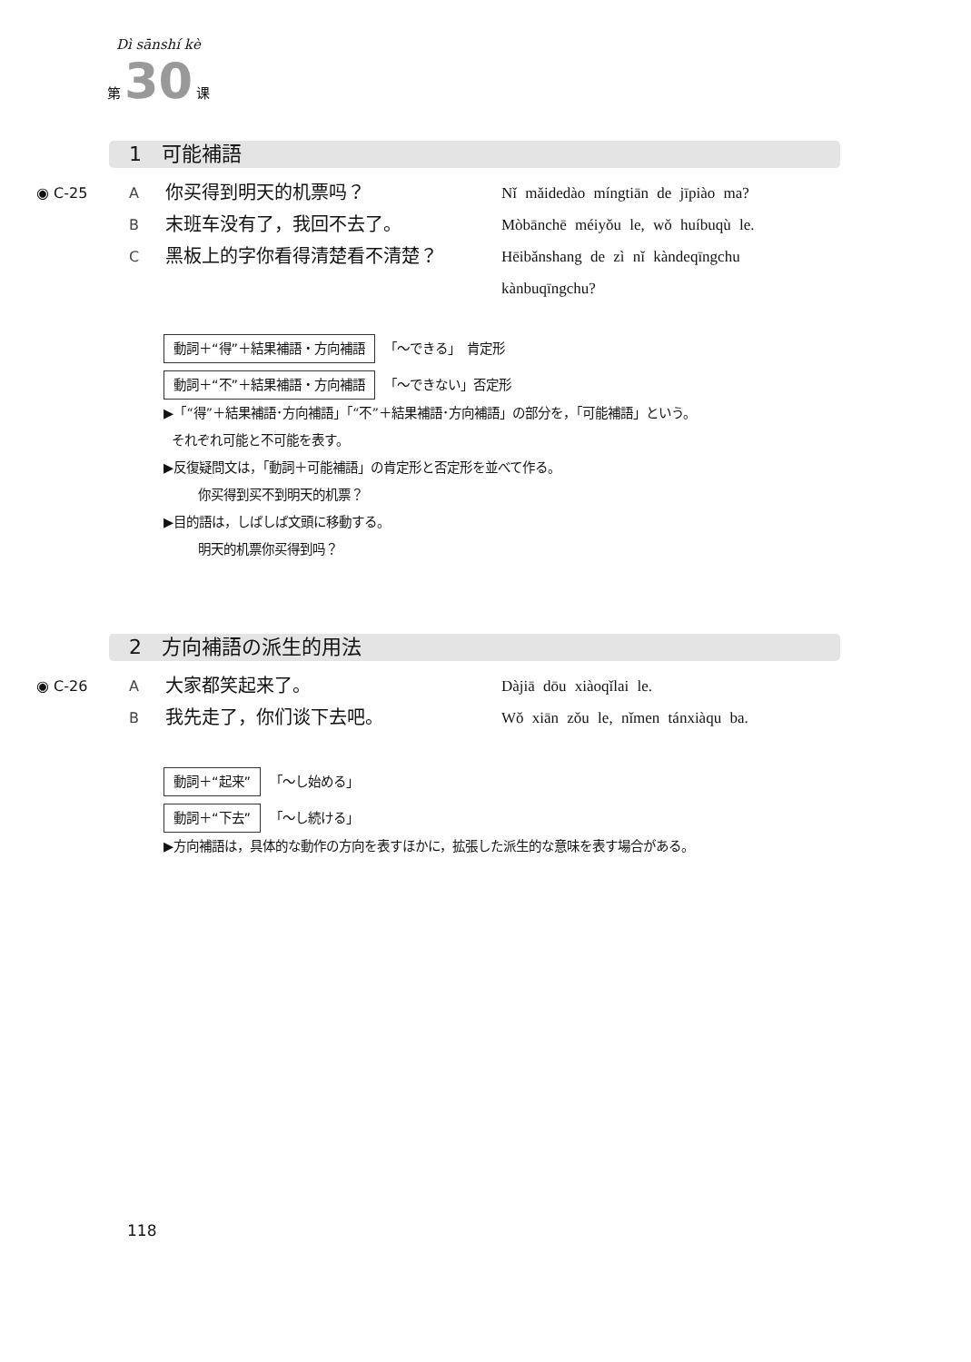Dì sānshí kè
第 30 课
1　可能補語
◉ C-25 A
你买得到明天的机票吗？
Nǐ mǎidedào míngtiān de jīpiào ma?
B
末班车没有了，我回不去了。
Mòbānchē méiyǒu le, wǒ huíbuqù le.
C
黑板上的字你看得清楚看不清楚？
Hēibǎnshang de zì nǐ kàndeqīngchu
kànbuqīngchu?
動詞＋“得”＋結果補語・方向補語 「〜できる」　肯定形
動詞＋“不”＋結果補語・方向補語 「〜できない」否定形
▶「“得”＋結果補語･方向補語」「“不”＋結果補語･方向補語」の部分を，「可能補語」という。
それぞれ可能と不可能を表す。
▶反復疑問文は，「動詞＋可能補語」の肯定形と否定形を並べて作る。
你买得到买不到明天的机票？
▶目的語は，しばしば文頭に移動する。
明天的机票你买得到吗？
2　方向補語の派生的用法
◉ C-26 A
大家都笑起来了。
Dàjiā dōu xiàoqǐlai le.
B
我先走了，你们谈下去吧。
Wǒ xiān zǒu le, nǐmen tánxiàqu ba.
動詞＋“起来” 「〜し始める」
動詞＋“下去” 「〜し続ける」
▶方向補語は，具体的な動作の方向を表すほかに，拡張した派生的な意味を表す場合がある。
118